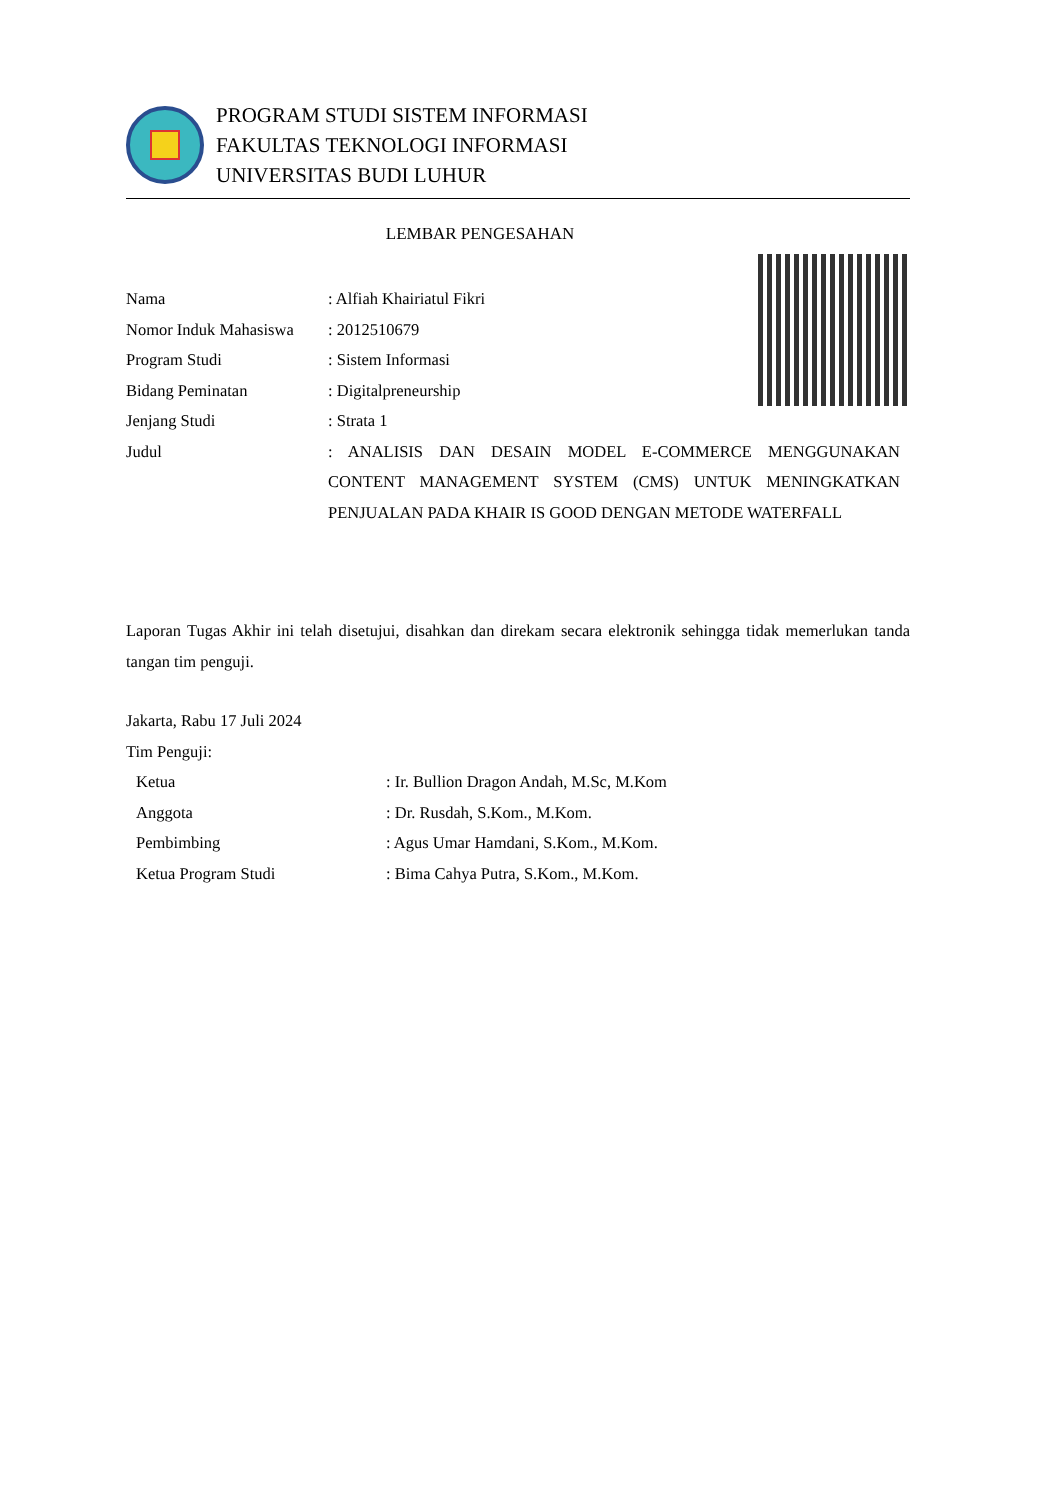PROGRAM STUDI SISTEM INFORMASI
FAKULTAS TEKNOLOGI INFORMASI
UNIVERSITAS BUDI LUHUR
LEMBAR PENGESAHAN
Nama : Alfiah Khairiatul Fikri
Nomor Induk Mahasiswa
: 2012510679
Program Studi : Sistem Informasi
Bidang Peminatan : Digitalpreneurship
Jenjang Studi : Strata 1
Judul : ANALISIS DAN DESAIN MODEL E-COMMERCE MENGGUNAKAN CONTENT MANAGEMENT SYSTEM (CMS) UNTUK MENINGKATKAN PENJUALAN PADA KHAIR IS GOOD DENGAN METODE WATERFALL
Laporan Tugas Akhir ini telah disetujui, disahkan dan direkam secara elektronik sehingga tidak memerlukan tanda tangan tim penguji.
Jakarta, Rabu 17 Juli 2024
Tim Penguji:
Ketua : Ir. Bullion Dragon Andah, M.Sc, M.Kom
Anggota : Dr. Rusdah, S.Kom., M.Kom.
Pembimbing : Agus Umar Hamdani, S.Kom., M.Kom.
Ketua Program Studi : Bima Cahya Putra, S.Kom., M.Kom.